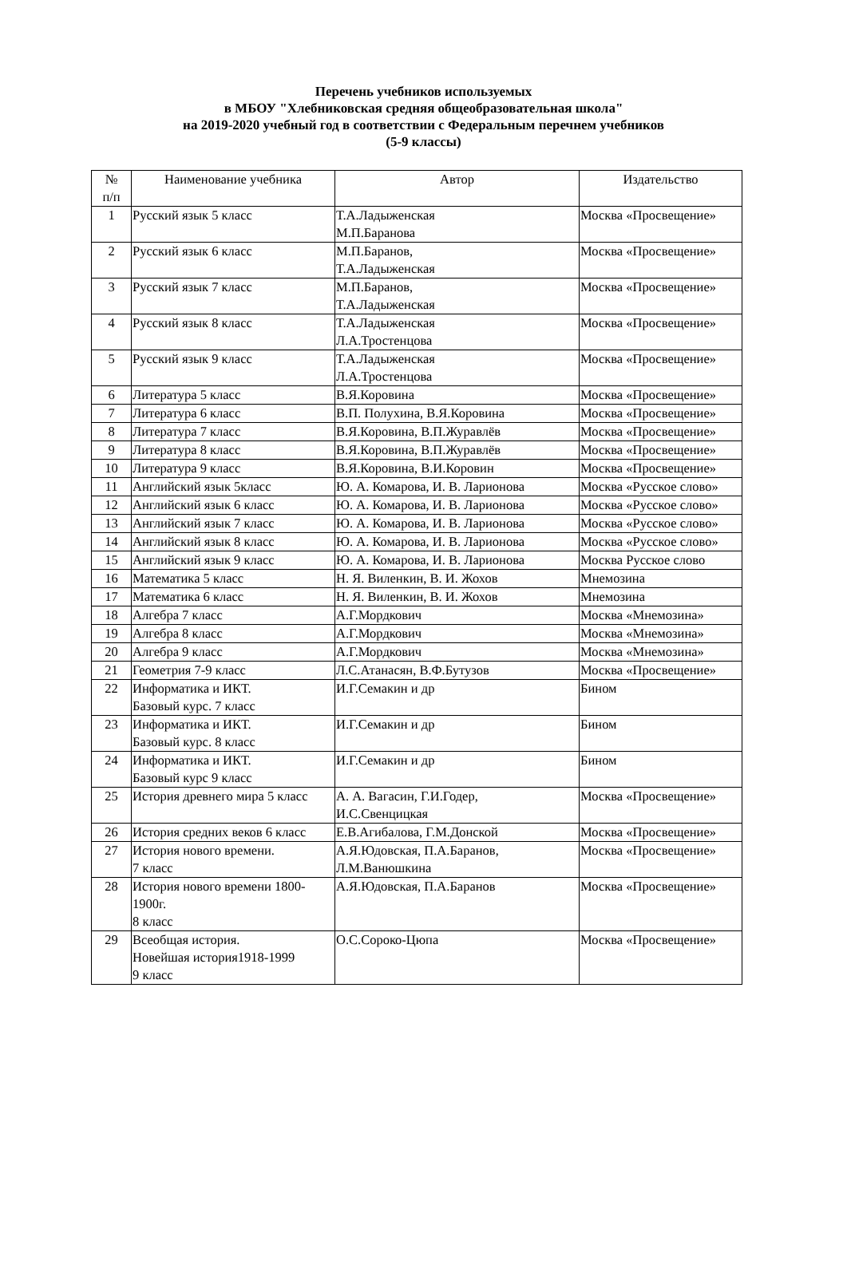Перечень учебников используемых
в МБОУ "Хлебниковская средняя общеобразовательная школа"
на 2019-2020 учебный год в соответствии с Федеральным перечнем учебников
(5-9 классы)
| № п/п | Наименование учебника | Автор | Издательство |
| --- | --- | --- | --- |
| 1 | Русский язык 5 класс | Т.А.Ладыженская М.П.Баранова | Москва «Просвещение» |
| 2 | Русский язык 6 класс | М.П.Баранов, Т.А.Ладыженская | Москва «Просвещение» |
| 3 | Русский язык 7 класс | М.П.Баранов, Т.А.Ладыженская | Москва «Просвещение» |
| 4 | Русский язык 8 класс | Т.А.Ладыженская Л.А.Тростенцова | Москва «Просвещение» |
| 5 | Русский язык 9 класс | Т.А.Ладыженская Л.А.Тростенцова | Москва «Просвещение» |
| 6 | Литература 5 класс | В.Я.Коровина | Москва «Просвещение» |
| 7 | Литература 6 класс | В.П. Полухина, В.Я.Коровина | Москва «Просвещение» |
| 8 | Литература 7 класс | В.Я.Коровина, В.П.Журавлёв | Москва «Просвещение» |
| 9 | Литература 8 класс | В.Я.Коровина, В.П.Журавлёв | Москва «Просвещение» |
| 10 | Литература 9 класс | В.Я.Коровина, В.И.Коровин | Москва «Просвещение» |
| 11 | Английский язык 5класс | Ю. А. Комарова, И. В. Ларионова | Москва «Русское слово» |
| 12 | Английский язык 6 класс | Ю. А. Комарова, И. В. Ларионова | Москва «Русское слово» |
| 13 | Английский язык 7 класс | Ю. А. Комарова, И. В. Ларионова | Москва «Русское слово» |
| 14 | Английский язык 8 класс | Ю. А. Комарова, И. В. Ларионова | Москва «Русское слово» |
| 15 | Английский язык 9 класс | Ю. А. Комарова, И. В. Ларионова | Москва Русское слово |
| 16 | Математика 5 класс | Н. Я. Виленкин, В. И. Жохов | Мнемозина |
| 17 | Математика 6 класс | Н. Я. Виленкин, В. И. Жохов | Мнемозина |
| 18 | Алгебра 7 класс | А.Г.Мордкович | Москва «Мнемозина» |
| 19 | Алгебра 8 класс | А.Г.Мордкович | Москва «Мнемозина» |
| 20 | Алгебра 9 класс | А.Г.Мордкович | Москва «Мнемозина» |
| 21 | Геометрия 7-9 класс | Л.С.Атанасян, В.Ф.Бутузов | Москва «Просвещение» |
| 22 | Информатика и ИКТ. Базовый курс. 7 класс | И.Г.Семакин и др | Бином |
| 23 | Информатика и ИКТ. Базовый курс. 8 класс | И.Г.Семакин и др | Бином |
| 24 | Информатика и ИКТ. Базовый курс 9 класс | И.Г.Семакин и др | Бином |
| 25 | История древнего мира 5 класс | А. А. Вагасин, Г.И.Годер, И.С.Свенцицкая | Москва «Просвещение» |
| 26 | История средних веков 6 класс | Е.В.Агибалова, Г.М.Донской | Москва «Просвещение» |
| 27 | История нового времени. 7 класс | А.Я.Юдовская, П.А.Баранов, Л.М.Ванюшкина | Москва «Просвещение» |
| 28 | История нового времени 1800-1900г. 8 класс | А.Я.Юдовская, П.А.Баранов | Москва «Просвещение» |
| 29 | Всеобщая история. Новейшая история1918-1999 9 класс | О.С.Сороко-Цюпа | Москва «Просвещение» |